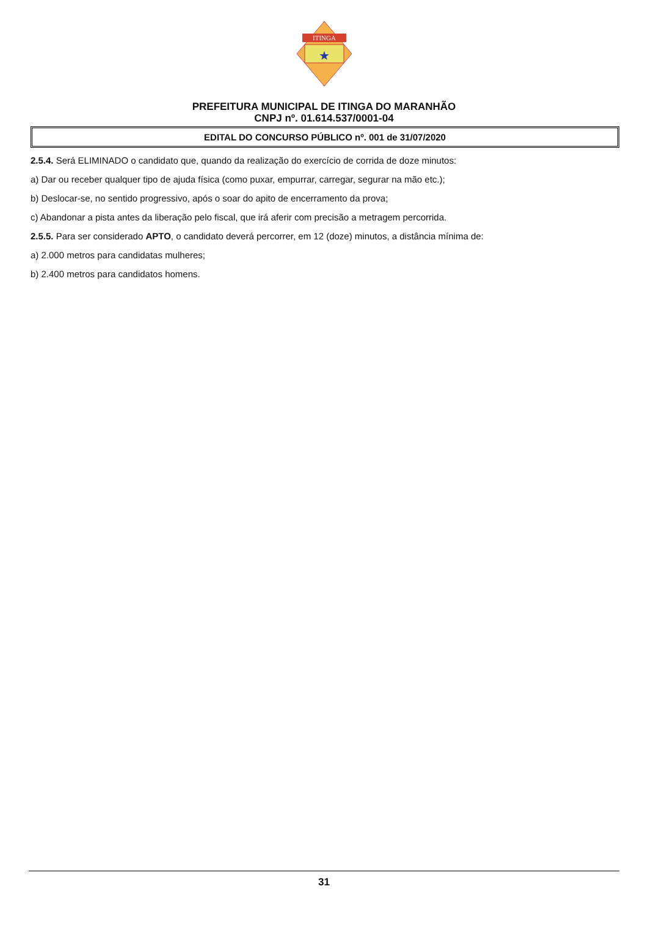★
ITINGA
PREFEITURA MUNICIPAL DE ITINGA DO MARANHÃO
CNPJ nº. 01.614.537/0001-04
EDITAL DO CONCURSO PÚBLICO nº. 001 de 31/07/2020
2.5.4. Será ELIMINADO o candidato que, quando da realização do exercício de corrida de doze minutos:
a) Dar ou receber qualquer tipo de ajuda física (como puxar, empurrar, carregar, segurar na mão etc.);
b) Deslocar-se, no sentido progressivo, após o soar do apito de encerramento da prova;
c) Abandonar a pista antes da liberação pelo fiscal, que irá aferir com precisão a metragem percorrida.
2.5.5. Para ser considerado APTO, o candidato deverá percorrer, em 12 (doze) minutos, a distância mínima de:
a) 2.000 metros para candidatas mulheres;
b) 2.400 metros para candidatos homens.
31